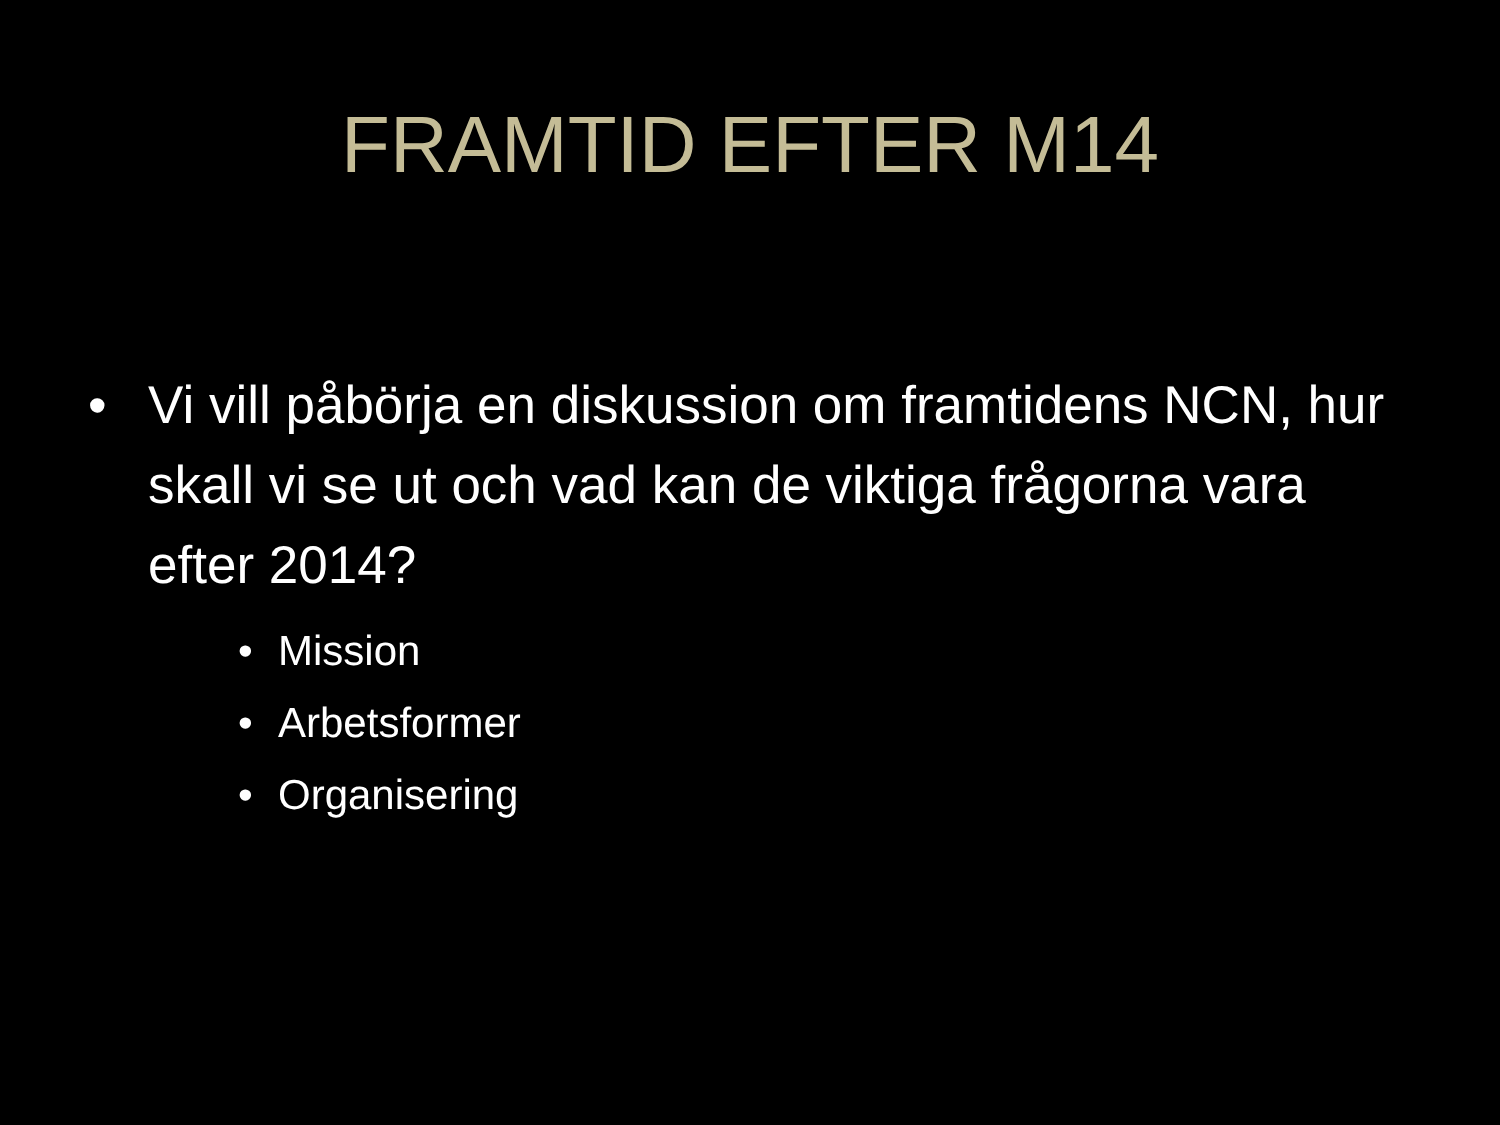FRAMTID EFTER M14
• Vi vill påbörja en diskussion om framtidens NCN, hur skall vi se ut och vad kan de viktiga frågorna vara efter 2014?
• Mission
• Arbetsformer
• Organisering